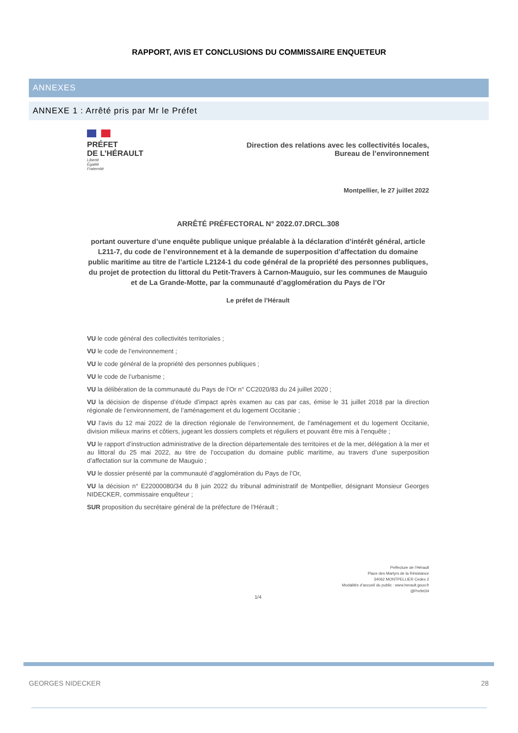RAPPORT, AVIS ET CONCLUSIONS DU COMMISSAIRE ENQUETEUR
ANNEXES
ANNEXE 1 : Arrêté pris par Mr le Préfet
PRÉFET
DE L’HÉRAULT
Liberté
Égalité
Fraternité
Direction des relations avec les collectivités locales,
Bureau de l’environnement
Montpellier, le 27 juillet 2022
ARRÊTÉ PRÉFECTORAL N° 2022.07.DRCL.308
portant ouverture d’une enquête publique unique préalable à la déclaration d’intérêt général, article L211-7, du code de l’environnement et à la demande de superposition d’affectation du domaine public maritime au titre de l’article L2124-1 du code général de la propriété des personnes publiques, du projet de protection du littoral du Petit-Travers à Carnon-Mauguio, sur les communes de Mauguio et de La Grande-Motte, par la communauté d’agglomération du Pays de l’Or
Le préfet de l’Hérault
VU le code général des collectivités territoriales ;
VU le code de l’environnement ;
VU le code général de la propriété des personnes publiques ;
VU le code de l’urbanisme ;
VU la délibération de la communauté du Pays de l’Or n° CC2020/83 du 24 juillet 2020 ;
VU la décision de dispense d’étude d’impact après examen au cas par cas, émise le 31 juillet 2018 par la direction régionale de l’environnement, de l’aménagement et du logement Occitanie ;
VU l’avis du 12 mai 2022 de la direction régionale de l’environnement, de l’aménagement et du logement Occitanie, division milieux marins et côtiers, jugeant les dossiers complets et réguliers et pouvant être mis à l’enquête ;
VU le rapport d’instruction administrative de la direction départementale des territoires et de la mer, délégation à la mer et au littoral du 25 mai 2022, au titre de l’occupation du domaine public maritime, au travers d’une superposition d’affectation sur la commune de Mauguio ;
VU le dossier présenté par la communauté d’agglomération du Pays de l’Or,
VU la décision n° E22000080/34 du 8 juin 2022 du tribunal administratif de Montpellier, désignant Monsieur Georges NIDECKER, commissaire enquêteur ;
SUR proposition du secrétaire général de la préfecture de l’Hérault ;
Préfecture de l’Hérault
Place des Martyrs de la Résistance
34062 MONTPELLIER Cedex 2
Modalités d’accueil du public : www.herault.gouv.fr
@Prefet34
1/4
GEORGES NIDECKER 28